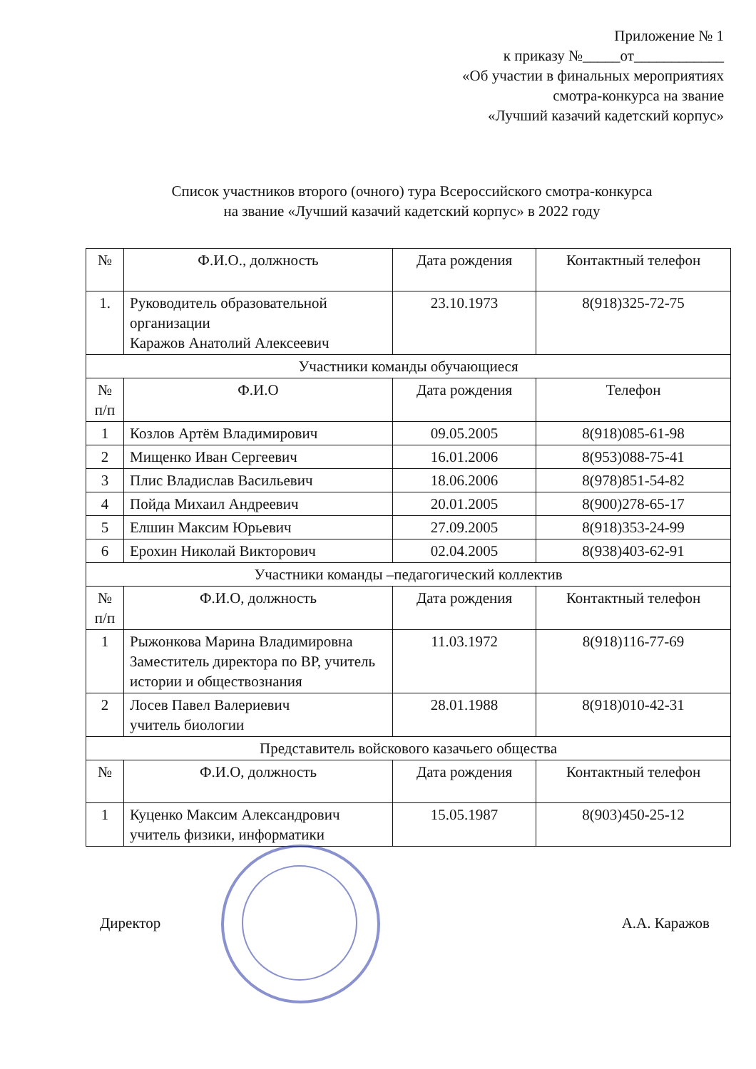Приложение № 1
к приказу №_____от____________
«Об участии в финальных мероприятиях
смотра-конкурса на звание
«Лучший казачий кадетский корпус»
Список участников второго (очного) тура Всероссийского смотра-конкурса
на звание «Лучший казачий кадетский корпус» в 2022 году
| № | Ф.И.О., должность | Дата рождения | Контактный телефон |
| --- | --- | --- | --- |
| 1. | Руководитель образовательной организации Каражов Анатолий Алексеевич | 23.10.1973 | 8(918)325-72-75 |
| Участники команды обучающиеся | | | |
| № п/п | Ф.И.О | Дата рождения | Телефон |
| 1 | Козлов Артём Владимирович | 09.05.2005 | 8(918)085-61-98 |
| 2 | Мищенко Иван Сергеевич | 16.01.2006 | 8(953)088-75-41 |
| 3 | Плис Владислав Васильевич | 18.06.2006 | 8(978)851-54-82 |
| 4 | Пойда Михаил Андреевич | 20.01.2005 | 8(900)278-65-17 |
| 5 | Елшин Максим Юрьевич | 27.09.2005 | 8(918)353-24-99 |
| 6 | Ерохин Николай Викторович | 02.04.2005 | 8(938)403-62-91 |
| Участники команды –педагогический коллектив | | | |
| № п/п | Ф.И.О, должность | Дата рождения | Контактный телефон |
| 1 | Рыжонкова Марина Владимировна Заместитель директора по ВР, учитель истории и обществознания | 11.03.1972 | 8(918)116-77-69 |
| 2 | Лосев Павел Валериевич учитель биологии | 28.01.1988 | 8(918)010-42-31 |
| Представитель войскового казачьего общества | | | |
| № | Ф.И.О, должность | Дата рождения | Контактный телефон |
| 1 | Куценко Максим Александрович учитель физики, информатики | 15.05.1987 | 8(903)450-25-12 |
Директор А.А. Каражов